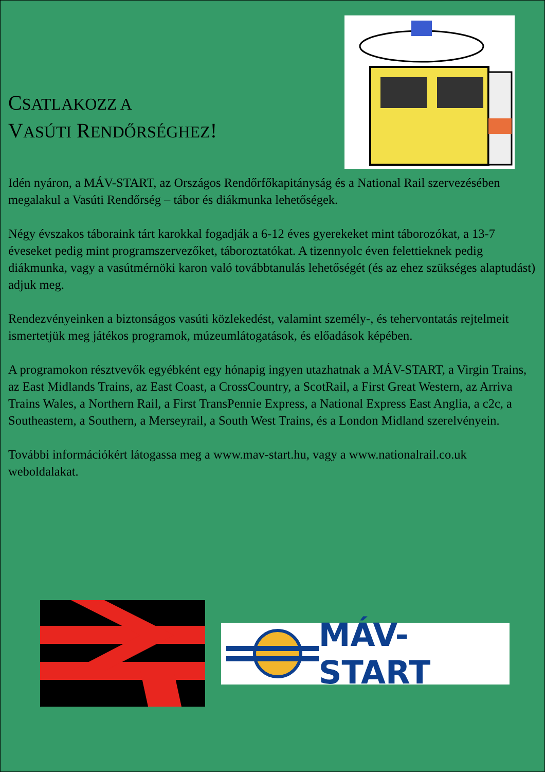CSATLAKOZZ A
VASÚTI RENDŐRSÉGHEZ!
Idén nyáron, a MÁV-START, az Országos Rendőrfőkapitányság és a National Rail szervezésében megalakul a Vasúti Rendőrség – tábor és diákmunka lehetőségek.
Négy évszakos táboraink tárt karokkal fogadják a 6-12 éves gyerekeket mint táborozókat, a 13-7 éveseket pedig mint programszervezőket, táboroztatókat. A tizennyolc éven felettieknek pedig diákmunka, vagy a vasútmérnöki karon való továbbtanulás lehetőségét (és az ehez szükséges alaptudást) adjuk meg.
Rendezvényeinken a biztonságos vasúti közlekedést, valamint személy-, és tehervontatás rejtelmeit ismertetjük meg játékos programok, múzeumlátogatások, és előadások képében.
A programokon résztvevők egyébként egy hónapig ingyen utazhatnak a MÁV-START, a Virgin Trains, az East Midlands Trains, az East Coast, a CrossCountry, a ScotRail, a First Great Western, az Arriva Trains Wales, a Northern Rail, a First TransPennie Express, a National Express East Anglia, a c2c, a Southeastern, a Southern, a Merseyrail, a South West Trains, és a London Midland szerelvényein.
További információkért látogassa meg a www.mav-start.hu, vagy a www.nationalrail.co.uk weboldalakat.
MÁV-START